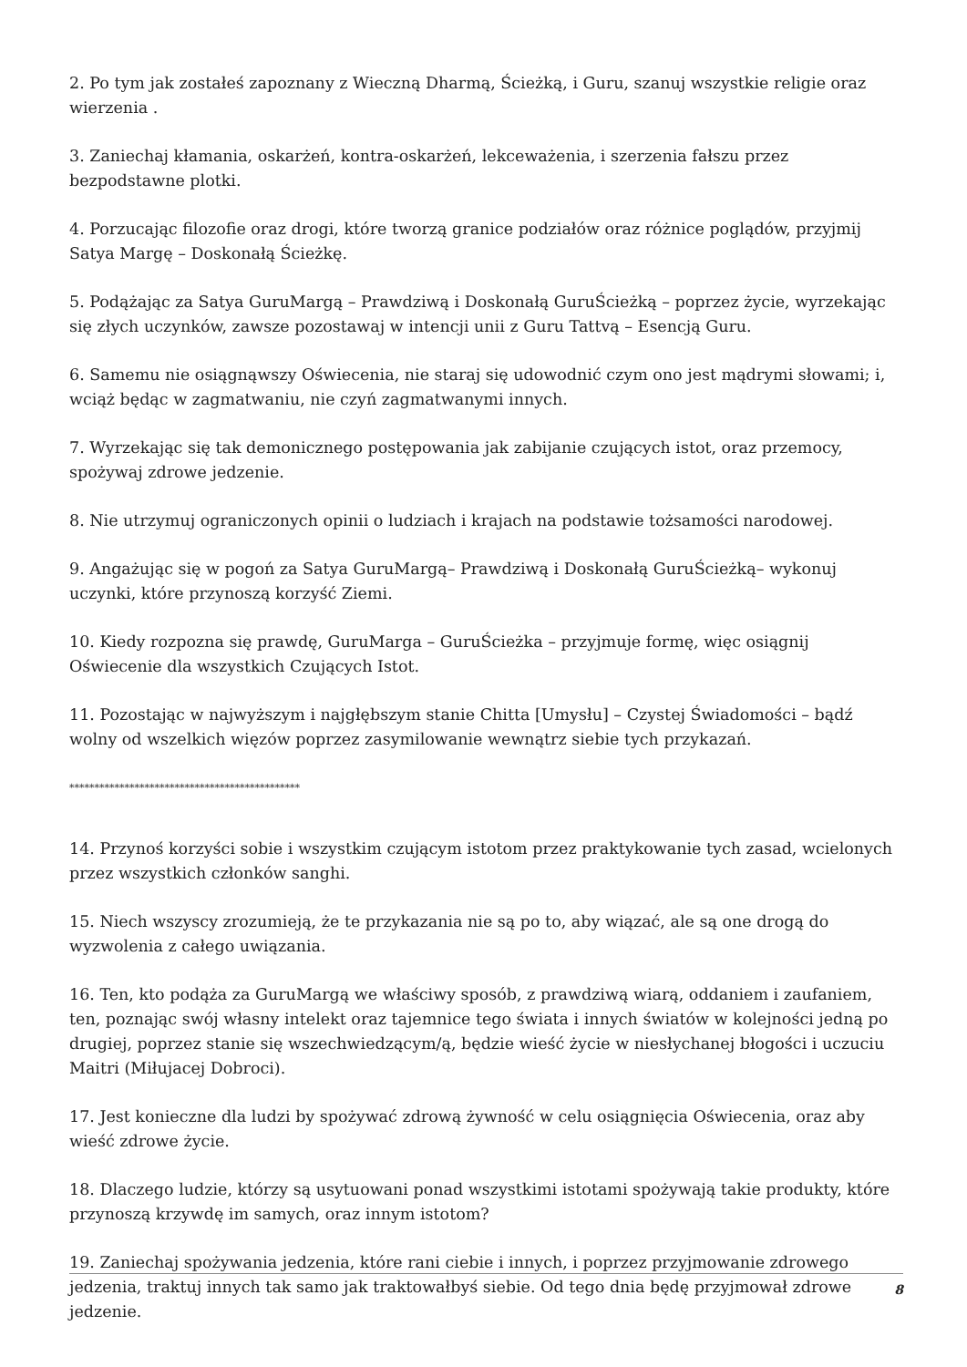2. Po tym jak zostałeś zapoznany z Wieczną Dharmą, Ścieżką, i Guru, szanuj wszystkie religie oraz wierzenia .
3. Zaniechaj kłamania, oskarżeń, kontra-oskarżeń, lekceważenia, i szerzenia fałszu przez bezpodstawne plotki.
4. Porzucając filozofie oraz drogi, które tworzą granice podziałów oraz różnice poglądów, przyjmij Satya Margę – Doskonałą Ścieżkę.
5. Podążając za Satya GuruMargą – Prawdziwą i Doskonałą GuruŚcieżką – poprzez życie, wyrzekając się złych uczynków, zawsze pozostawaj w intencji unii z Guru Tattvą – Esencją Guru.
6. Samemu nie osiągnąwszy Oświecenia, nie staraj się udowodnić czym ono jest mądrymi słowami; i, wciąż będąc w zagmatwaniu, nie czyń zagmatwanymi innych.
7. Wyrzekając się tak demonicznego postępowania jak zabijanie czujących istot, oraz przemocy, spożywaj zdrowe jedzenie.
8. Nie utrzymuj ograniczonych opinii o ludziach i krajach na podstawie tożsamości narodowej.
9. Angażując się w pogoń za Satya GuruMargą– Prawdziwą i Doskonałą GuruŚcieżką– wykonuj uczynki, które przynoszą korzyść Ziemi.
10. Kiedy rozpozna się prawdę, GuruMarga – GuruŚcieżka – przyjmuje formę, więc osiągnij Oświecenie dla wszystkich Czujących Istot.
11. Pozostając w najwyższym i najgłębszym stanie Chitta [Umysłu] – Czystej Świadomości – bądź wolny od wszelkich więzów poprzez zasymilowanie wewnątrz siebie tych przykazań.
**********************************************
14. Przynoś korzyści sobie i wszystkim czującym istotom przez praktykowanie tych zasad, wcielonych przez wszystkich członków sanghi.
15. Niech wszyscy zrozumieją, że te przykazania nie są po to, aby wiązać, ale są one drogą do wyzwolenia z całego uwiązania.
16. Ten, kto podąża za GuruMargą we właściwy sposób, z prawdziwą wiarą, oddaniem i zaufaniem, ten, poznając swój własny intelekt oraz tajemnice tego świata i innych światów w kolejności jedną po drugiej, poprzez stanie się wszechwiedzącym/ą, będzie wieść życie w niesłychanej błogości i uczuciu Maitri (Miłujacej Dobroci).
17. Jest konieczne dla ludzi by spożywać zdrową żywność w celu osiągnięcia Oświecenia, oraz aby wieść zdrowe życie.
18. Dlaczego ludzie, którzy są usytuowani ponad wszystkimi istotami spożywają takie produkty, które przynoszą krzywdę im samych, oraz innym istotom?
19. Zaniechaj spożywania jedzenia, które rani ciebie i innych, i poprzez przyjmowanie zdrowego jedzenia, traktuj innych tak samo jak traktowałbyś siebie. Od tego dnia będę przyjmował zdrowe jedzenie.
8